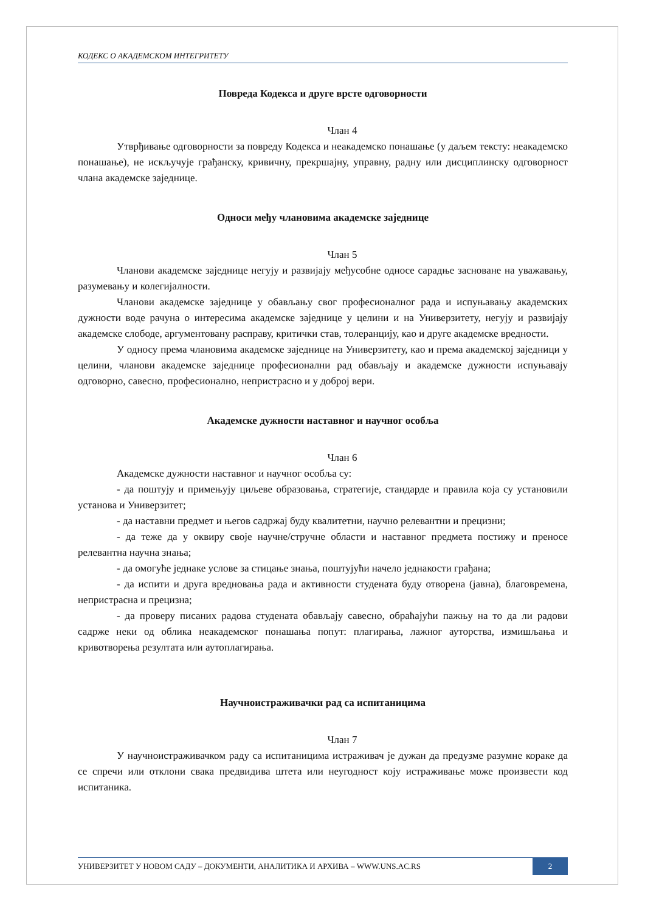КОДЕКС О АКАДЕМСКОМ ИНТЕГРИТЕТУ
Повреда Кодекса и друге врсте одговорности
Члан 4
Утврђивање одговорности за повреду Кодекса и неакадемско понашање (у даљем тексту: неакадемско понашање), не искључује грађанску, кривичну, прекршајну, управну, радну или дисциплинску одговорност члана академске заједнице.
Односи међу члановима академске заједнице
Члан 5
Чланови академске заједнице негују и развијају међусобне односе сарадње засноване на уважавању, разумевању и колегијалности.
Чланови академске заједнице у обављању свог професионалног рада и испуњавању академских дужности воде рачуна о интересима академске заједнице у целини и на Универзитету, негују и развијају академске слободе, аргументовану расправу, критички став, толеранцију, као и друге академске вредности.
У односу према члановима академске заједнице на Универзитету, као и према академској заједници у целини, чланови академске заједнице професионални рад обављају и академске дужности испуњавају одговорно, савесно, професионално, непристрасно и у доброј вери.
Академске дужности наставног и научног особља
Члан 6
Академске дужности наставног и научног особља су:
- да поштују и примењују циљеве образовања, стратегије, стандарде и правила која су установили установа и Универзитет;
- да наставни предмет и његов садржај буду квалитетни, научно релевантни и прецизни;
- да теже да у оквиру своје научне/стручне области и наставног предмета постижу и преносе релевантна научна знања;
- да омогуће једнаке услове за стицање знања, поштујући начело једнакости грађана;
- да испити и друга вредновања рада и активности студената буду отворена (јавна), благовремена, непристрасна и прецизна;
- да проверу писаних радова студената обављају савесно, обраћајући пажњу на то да ли радови садрже неки од облика неакадемског понашања попут: плагирања, лажног ауторства, измишљања и кривотворења резултата или аутоплагирања.
Научноистраживачки рад са испитаницима
Члан 7
У научноистраживачком раду са испитаницима истраживач је дужан да предузме разумне кораке да се спречи или отклони свака предвидива штета или неугодност коју истраживање може произвести код испитаника.
УНИВЕРЗИТЕТ У НОВОМ САДУ – ДОКУМЕНТИ, АНАЛИТИКА И АРХИВА – WWW.UNS.AC.RS 2